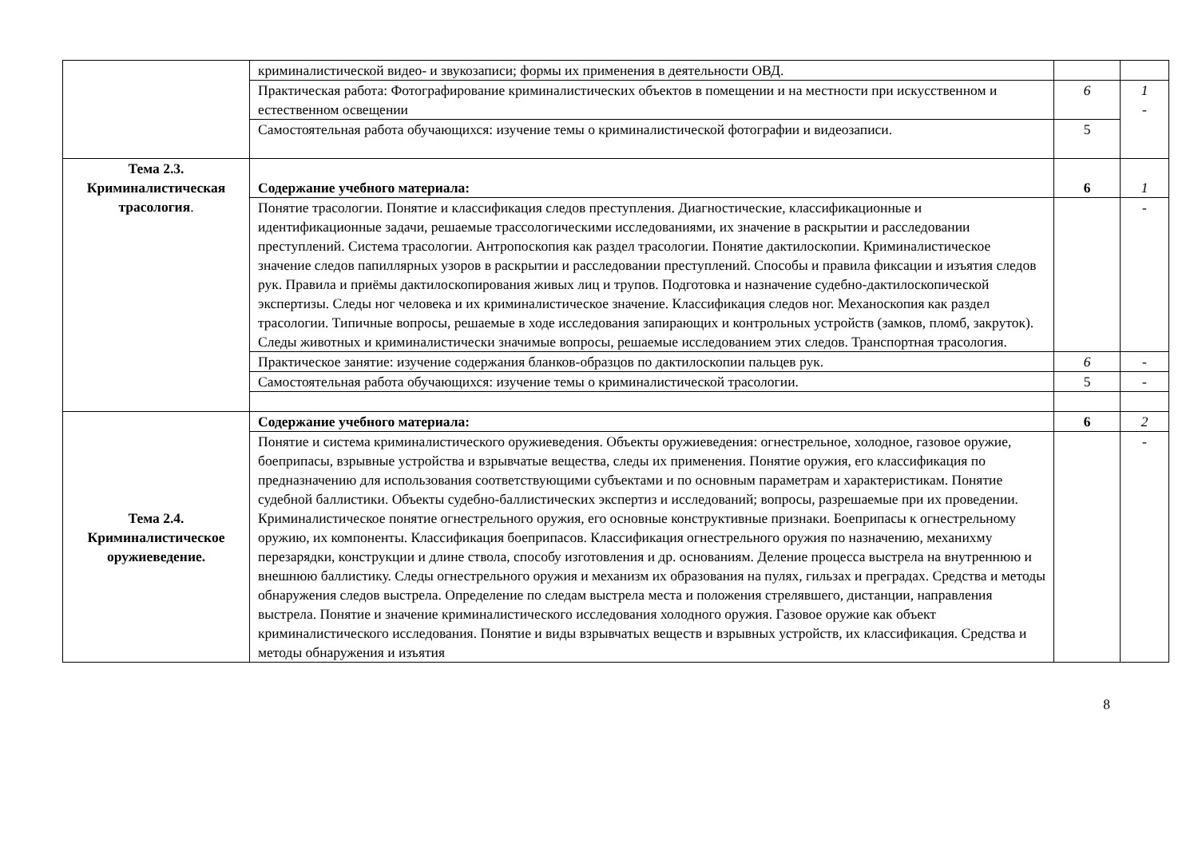| | криминалистической видео- и звукозаписи; формы их применения в деятельности ОВД. | | |
| | Практическая работа: Фотографирование криминалистических объектов в помещении и на местности при искусственном и естественном освещении | 6 | 1 - |
| | Самостоятельная работа обучающихся: изучение темы о криминалистической фотографии и видеозаписи. | 5 | |
| Тема 2.3. Криминалистическая трасология . | Содержание учебного материала: | 6 | 1 |
| | Понятие трасологии. Понятие и классификация следов преступления. Диагностические, классификационные и идентификационные задачи, решаемые трассологическими исследованиями, их значение в раскрытии и расследовании преступлений. Система трасологии. Антропоскопия как раздел трасологии. Понятие дактилоскопии. Криминалистическое значение следов папиллярных узоров в раскрытии и расследовании преступлений. Способы и правила фиксации и изъятия следов рук. Правила и приёмы дактилоскопирования живых лиц и трупов. Подготовка и назначение судебно-дактилоскопической экспертизы. Следы ног человека и их криминалистическое значение. Классификация следов ног. Механоскопия как раздел трасологии. Типичные вопросы, решаемые в ходе исследования запирающих и контрольных устройств (замков, пломб, закруток). Следы животных и криминалистически значимые вопросы, решаемые исследованием этих следов. Транспортная трасология. | | - |
| | Практическое занятие: изучение содержания бланков-образцов по дактилоскопии пальцев рук. | 6 | - |
| | Самостоятельная работа обучающихся: изучение темы о криминалистической трасологии. | 5 | - |
| Тема 2.4. Криминалистическое оружиеведение. | Содержание учебного материала: | 6 | 2 |
| | Понятие и система криминалистического оружиеведения. Объекты оружиеведения: огнестрельное, холодное, газовое оружие, боеприпасы, взрывные устройства и взрывчатые вещества, следы их применения. Понятие оружия, его классификация по предназначению для использования соответствующими субъектами и по основным параметрам и характеристикам. Понятие судебной баллистики. Объекты судебно-баллистических экспертиз и исследований; вопросы, разрешаемые при их проведении. Криминалистическое понятие огнестрельного оружия, его основные конструктивные признаки. Боеприпасы к огнестрельному оружию, их компоненты. Классификация боеприпасов. Классификация огнестрельного оружия по назначению, механихму перезарядки, конструкции и длине ствола, способу изготовления и др. основаниям. Деление процесса выстрела на внутреннюю и внешнюю баллистику. Следы огнестрельного оружия и механизм их образования на пулях, гильзах и преградах. Средства и методы обнаружения следов выстрела. Определение по следам выстрела места и положения стрелявшего, дистанции, направления выстрела. Понятие и значение криминалистического исследования холодного оружия. Газовое оружие как объект криминалистического исследования. Понятие и виды взрывчатых веществ и взрывных устройств, их классификация. Средства и методы обнаружения и изъятия | | - |
8